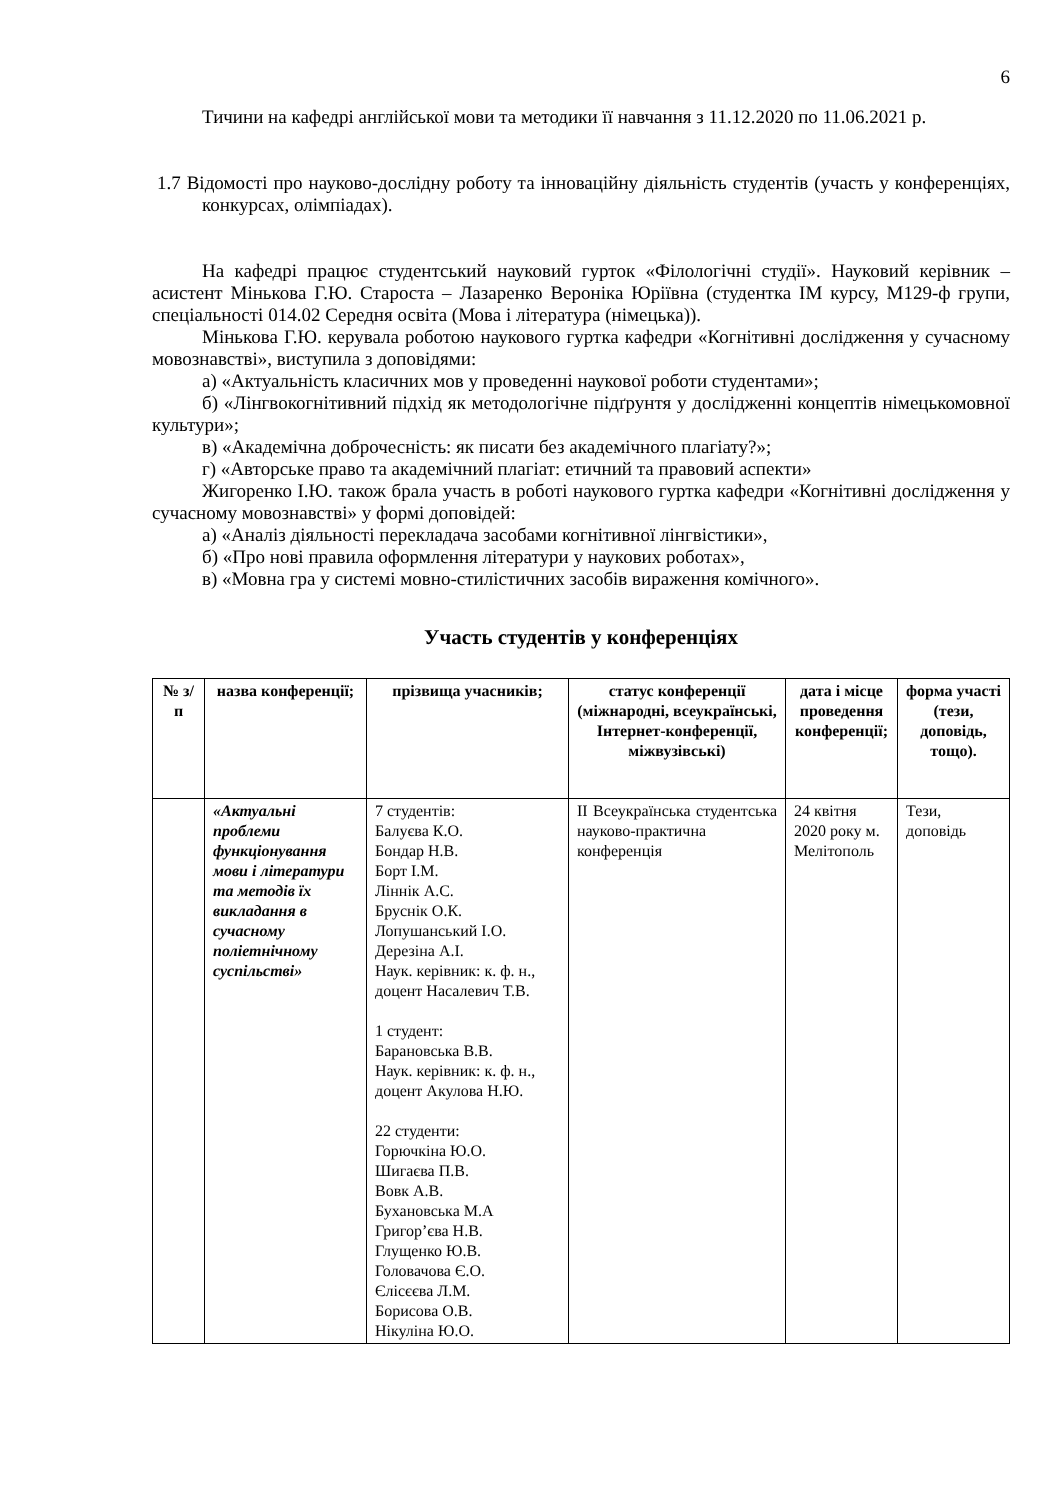6
Тичини на кафедрі англійської мови та методики її навчання з 11.12.2020 по 11.06.2021 р.
1.7 Відомості про науково-дослідну роботу та інноваційну діяльність студентів (участь у конференціях, конкурсах, олімпіадах).
На кафедрі працює студентський науковий гурток «Філологічні студії». Науковий керівник – асистент Мінькова Г.Ю. Староста – Лазаренко Вероніка Юріївна (студентка ІМ курсу, М129-ф групи, спеціальності 014.02 Середня освіта (Мова і література (німецька)).
Мінькова Г.Ю. керувала роботою наукового гуртка кафедри «Когнітивні дослідження у сучасному мовознавстві», виступила з доповідями:
а) «Актуальність класичних мов у проведенні наукової роботи студентами»;
б) «Лінгвокогнітивний підхід як методологічне підґрунтя у дослідженні концептів німецькомовної культури»;
в) «Академічна доброчесність: як писати без академічного плагіату?»;
г) «Авторське право та академічний плагіат: етичний та правовий аспекти»
Жигоренко І.Ю. також брала участь в роботі наукового гуртка кафедри «Когнітивні дослідження у сучасному мовознавстві» у формі доповідей:
а) «Аналіз діяльності перекладача засобами когнітивної лінгвістики»,
б) «Про нові правила оформлення літератури у наукових роботах»,
в) «Мовна гра у системі мовно-стилістичних засобів вираження комічного».
Участь студентів у конференціях
| № з/п | назва конференції; | прізвища учасників; | статус конференції (міжнародні, всеукраїнські, Інтернет-конференції, міжвузівські) | дата і місце проведення конференції; | форма участі (тези, доповідь, тощо). |
| --- | --- | --- | --- | --- | --- |
| | «Актуальні проблеми функціонування мови і літератури та методів їх викладання в сучасному поліетнічному суспільстві» | 7 студентів: Балуєва К.О. Бондар Н.В. Борт І.М. Ліннік А.С. Бруснік О.К. Лопушанський І.О. Дерезіна А.І. Наук. керівник: к. ф. н., доцент Насалевич Т.В. 1 студент: Барановська В.В. Наук. керівник: к. ф. н., доцент Акулова Н.Ю. 22 студенти: Горючкіна Ю.О. Шигаєва П.В. Вовк А.В. Бухановська М.А Григор’єва Н.В. Глущенко Ю.В. Головачова Є.О. Єлісєєва Л.М. Борисова О.В. Нікуліна Ю.О. | ІІ Всеукраїнська студентська науково-практична конференція | 24 квітня 2020 року м. Мелітополь | Тези, доповідь |